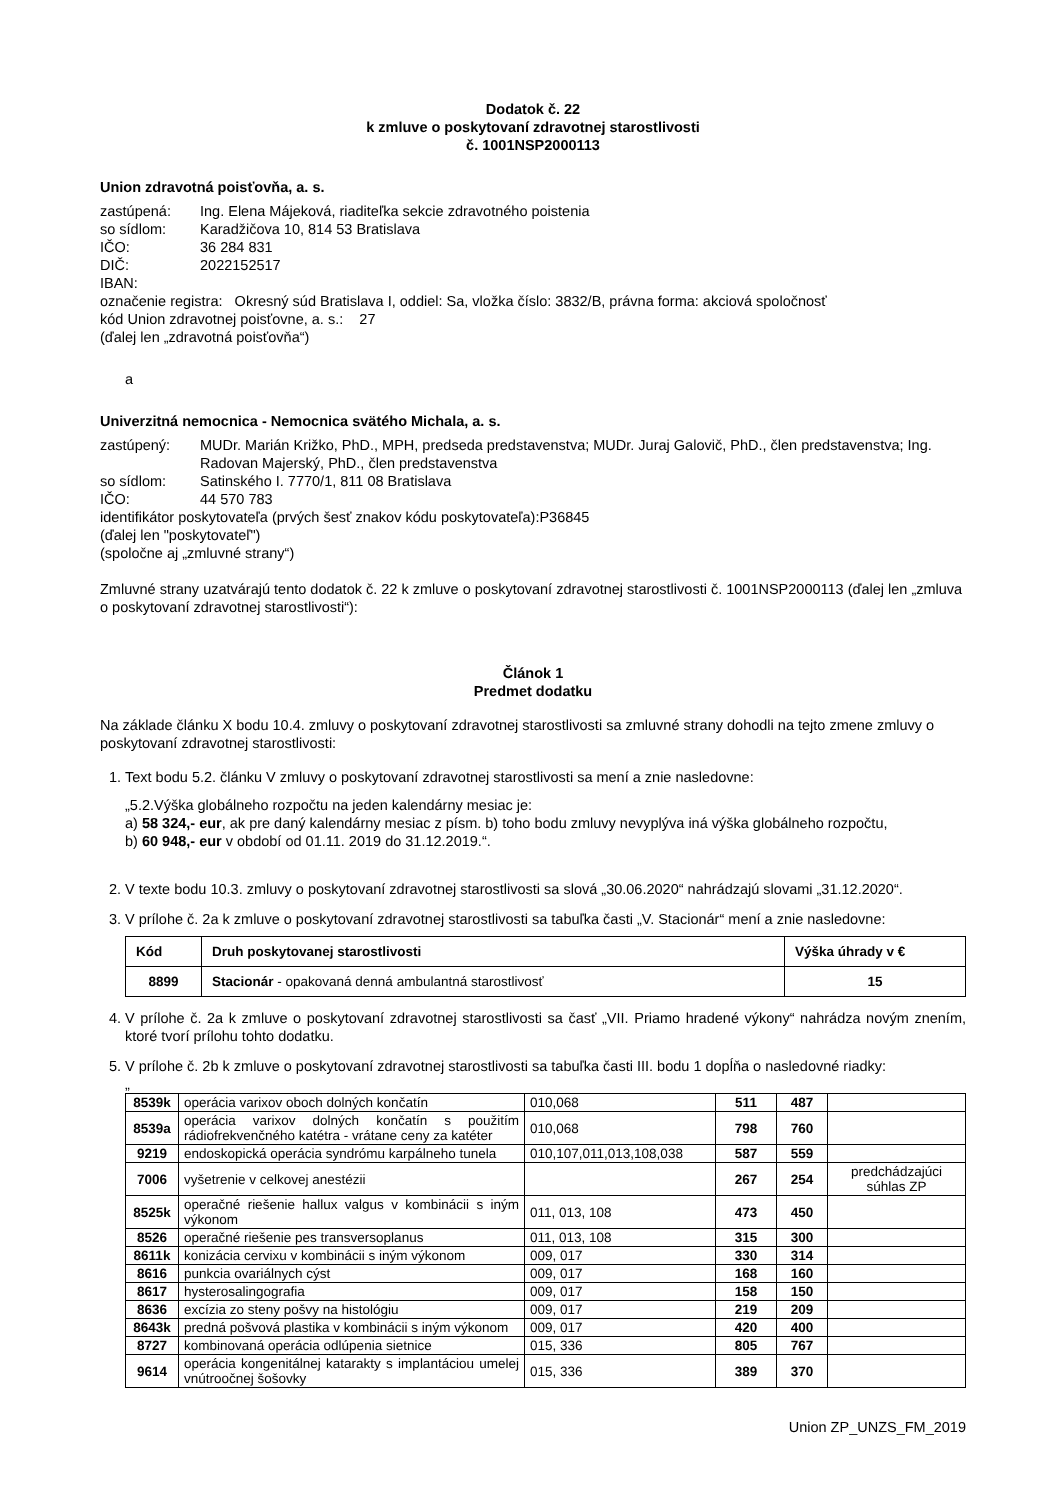Dodatok č. 22
k zmluve o poskytovaní zdravotnej starostlivosti
č. 1001NSP2000113
Union zdravotná poisťovňa, a. s.
zastúpená: Ing. Elena Májeková, riaditeľka sekcie zdravotného poistenia
so sídlom: Karadžičova 10, 814 53 Bratislava
IČO: 36 284 831
DIČ: 2022152517
IBAN:
označenie registra: Okresný súd Bratislava I, oddiel: Sa, vložka číslo: 3832/B, právna forma: akciová spoločnosť
kód Union zdravotnej poisťovne, a. s.: 27
(ďalej len „zdravotná poisťovňa“)
a
Univerzitná nemocnica - Nemocnica svätého Michala, a. s.
zastúpený: MUDr. Marián Križko, PhD., MPH, predseda predstavenstva; MUDr. Juraj Galovič, PhD., člen predstavenstva; Ing. Radovan Majerský, PhD., člen predstavenstva
so sídlom: Satinského I. 7770/1, 811 08 Bratislava
IČO: 44 570 783
identifikátor poskytovateľa (prvých šesť znakov kódu poskytovateľa):P36845
(ďalej len "poskytovateľ")
(spoločne aj „zmluvné strany“)
Zmluvné strany uzatvárajú tento dodatok č. 22 k zmluve o poskytovaní zdravotnej starostlivosti č. 1001NSP2000113 (ďalej len „zmluva o poskytovaní zdravotnej starostlivosti“):
Článok 1
Predmet dodatku
Na základe článku X bodu 10.4. zmluvy o poskytovaní zdravotnej starostlivosti sa zmluvné strany dohodli na tejto zmene zmluvy o poskytovaní zdravotnej starostlivosti:
1. Text bodu 5.2. článku V zmluvy o poskytovaní zdravotnej starostlivosti sa mení a znie nasledovne:
„5.2.Výška globálneho rozpočtu na jeden kalendárny mesiac je:
a) 58 324,- eur, ak pre daný kalendárny mesiac z písm. b) toho bodu zmluvy nevyplýva iná výška globálneho rozpočtu,
b) 60 948,- eur v období od 01.11. 2019 do 31.12.2019.“.
2. V texte bodu 10.3. zmluvy o poskytovaní zdravotnej starostlivosti sa slová „30.06.2020“ nahrádzajú slovami „31.12.2020“.
3. V prílohe č. 2a k zmluve o poskytovaní zdravotnej starostlivosti sa tabuľka časti „V. Stacionár“ mení a znie nasledovne:
| Kód | Druh poskytovanej starostlivosti | Výška úhrady v € |
| --- | --- | --- |
| 8899 | Stacionár - opakovaná denná ambulantná starostlivosť | 15 |
4. V prílohe č. 2a k zmluve o poskytovaní zdravotnej starostlivosti sa časť „VII. Priamo hradené výkony“ nahrádza novým znením, ktoré tvorí prílohu tohto dodatku.
5. V prílohe č. 2b k zmluve o poskytovaní zdravotnej starostlivosti sa tabuľka časti III. bodu 1 dopĺňa o nasledovné riadky:
„
| 8539k | operácia varixov oboch dolných končatín | 010,068 | 511 | 487 | |
| 8539a | operácia varixov dolných končatín s použitím rádiofrekvenčného katétra - vrátane ceny za katéter | 010,068 | 798 | 760 | |
| 9219 | endoskopická operácia syndrómu karpálneho tunela | 010,107,011,013,108,038 | 587 | 559 | |
| 7006 | vyšetrenie v celkovej anestézii | | 267 | 254 | predchádzajúci súhlas ZP |
| 8525k | operačné riešenie hallux valgus v kombinácii s iným výkonom | 011, 013, 108 | 473 | 450 | |
| 8526 | operačné riešenie pes transversoplanus | 011, 013, 108 | 315 | 300 | |
| 8611k | konizácia cervixu v kombinácii s iným výkonom | 009, 017 | 330 | 314 | |
| 8616 | punkcia ovariálnych cýst | 009, 017 | 168 | 160 | |
| 8617 | hysterosalingografia | 009, 017 | 158 | 150 | |
| 8636 | excízia zo steny pošvy na histológiu | 009, 017 | 219 | 209 | |
| 8643k | predná pošvová plastika v kombinácii s iným výkonom | 009, 017 | 420 | 400 | |
| 8727 | kombinovaná operácia odlúpenia sietnice | 015, 336 | 805 | 767 | |
| 9614 | operácia kongenitálnej katarakty s implantáciou umelej vnútroočnej šošovky | 015, 336 | 389 | 370 | |
Union ZP_UNZS_FM_2019